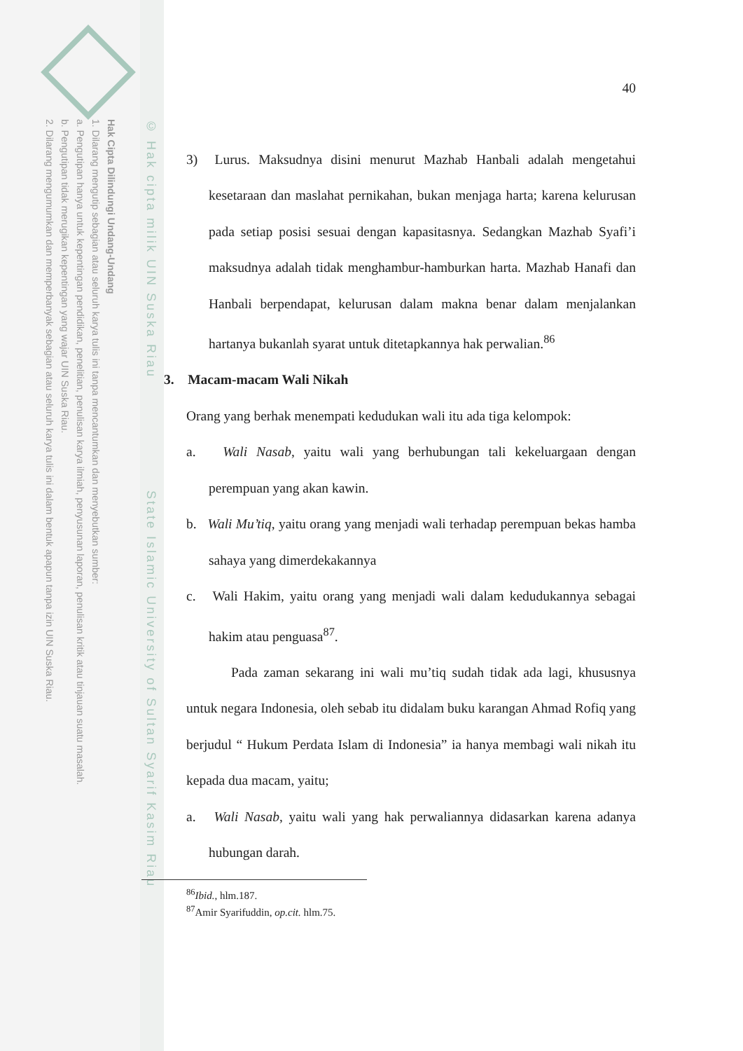Hak Cipta Dilindungi Undang-Undang
1. Dilarang mengutip sebagian atau seluruh karya tulis ini tanpa mencantumkan dan menyebutkan sumber:
a. Pengutipan hanya untuk kepentingan pendidikan, penelitian, penulisan karya ilmiah, penyusunan laporan, penulisan kritik atau tinjauan suatu masalah.
b. Pengutipan tidak merugikan kepentingan yang wajar UIN Suska Riau.
2. Dilarang mengumumkan dan memperbanyak sebagian atau seluruh karya tulis ini dalam bentuk apapun tanpa izin UIN Suska Riau.
© Hak cipta milik UIN Suska Riau State Islamic University of Sultan Syarif Kasim Riau
40
3) Lurus. Maksudnya disini menurut Mazhab Hanbali adalah mengetahui kesetaraan dan maslahat pernikahan, bukan menjaga harta; karena kelurusan pada setiap posisi sesuai dengan kapasitasnya. Sedangkan Mazhab Syafi’i maksudnya adalah tidak menghambur-hamburkan harta. Mazhab Hanafi dan Hanbali berpendapat, kelurusan dalam makna benar dalam menjalankan hartanya bukanlah syarat untuk ditetapkannya hak perwalian.<sup>86</sup>
3. Macam-macam Wali Nikah
Orang yang berhak menempati kedudukan wali itu ada tiga kelompok:
a. Wali Nasab, yaitu wali yang berhubungan tali kekeluargaan dengan perempuan yang akan kawin.
b. Wali Mu’tiq, yaitu orang yang menjadi wali terhadap perempuan bekas hamba sahaya yang dimerdekakannya
c. Wali Hakim, yaitu orang yang menjadi wali dalam kedudukannya sebagai hakim atau penguasa<sup>87</sup>.
Pada zaman sekarang ini wali mu’tiq sudah tidak ada lagi, khususnya untuk negara Indonesia, oleh sebab itu didalam buku karangan Ahmad Rofiq yang berjudul “ Hukum Perdata Islam di Indonesia” ia hanya membagi wali nikah itu kepada dua macam, yaitu;
a. Wali Nasab, yaitu wali yang hak perwaliannya didasarkan karena adanya hubungan darah.
<sup>86</sup> Ibid., hlm.187.
<sup>87</sup> Amir Syarifuddin, op.cit. hlm.75.